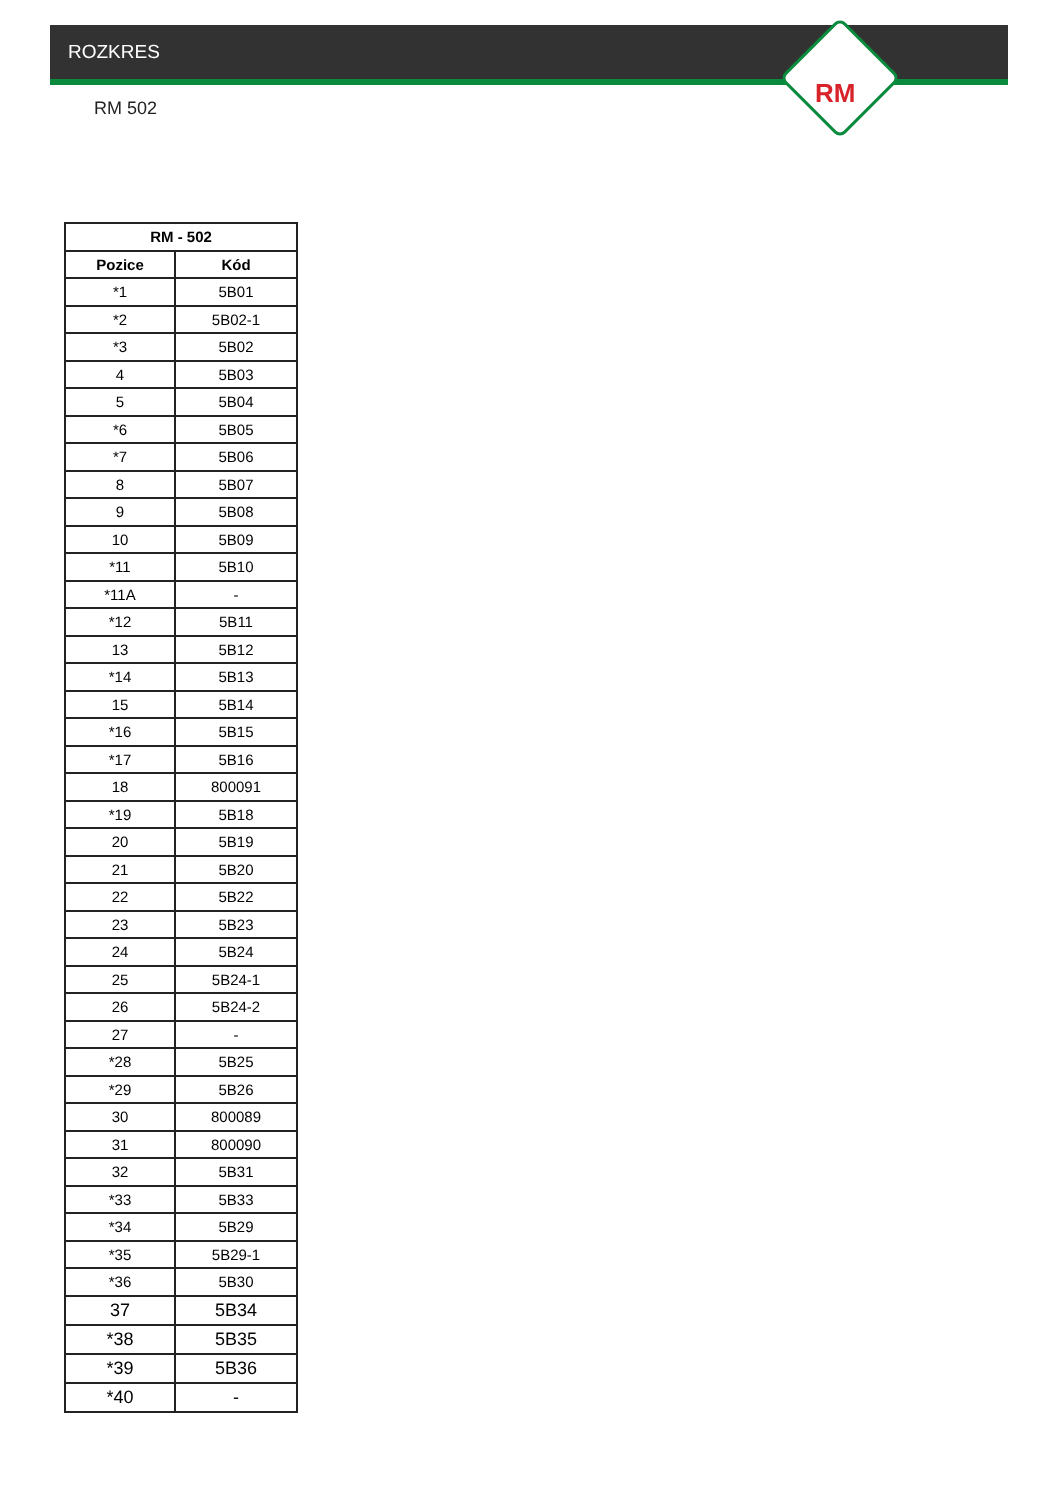ROZKRES
RM
RM 502
| RM - 502 | |
| --- | --- |
| Pozice | Kód |
| *1 | 5B01 |
| *2 | 5B02-1 |
| *3 | 5B02 |
| 4 | 5B03 |
| 5 | 5B04 |
| *6 | 5B05 |
| *7 | 5B06 |
| 8 | 5B07 |
| 9 | 5B08 |
| 10 | 5B09 |
| *11 | 5B10 |
| *11A | - |
| *12 | 5B11 |
| 13 | 5B12 |
| *14 | 5B13 |
| 15 | 5B14 |
| *16 | 5B15 |
| *17 | 5B16 |
| 18 | 800091 |
| *19 | 5B18 |
| 20 | 5B19 |
| 21 | 5B20 |
| 22 | 5B22 |
| 23 | 5B23 |
| 24 | 5B24 |
| 25 | 5B24-1 |
| 26 | 5B24-2 |
| 27 | - |
| *28 | 5B25 |
| *29 | 5B26 |
| 30 | 800089 |
| 31 | 800090 |
| 32 | 5B31 |
| *33 | 5B33 |
| *34 | 5B29 |
| *35 | 5B29-1 |
| *36 | 5B30 |
| 37 | 5B34 |
| *38 | 5B35 |
| *39 | 5B36 |
| *40 | - |